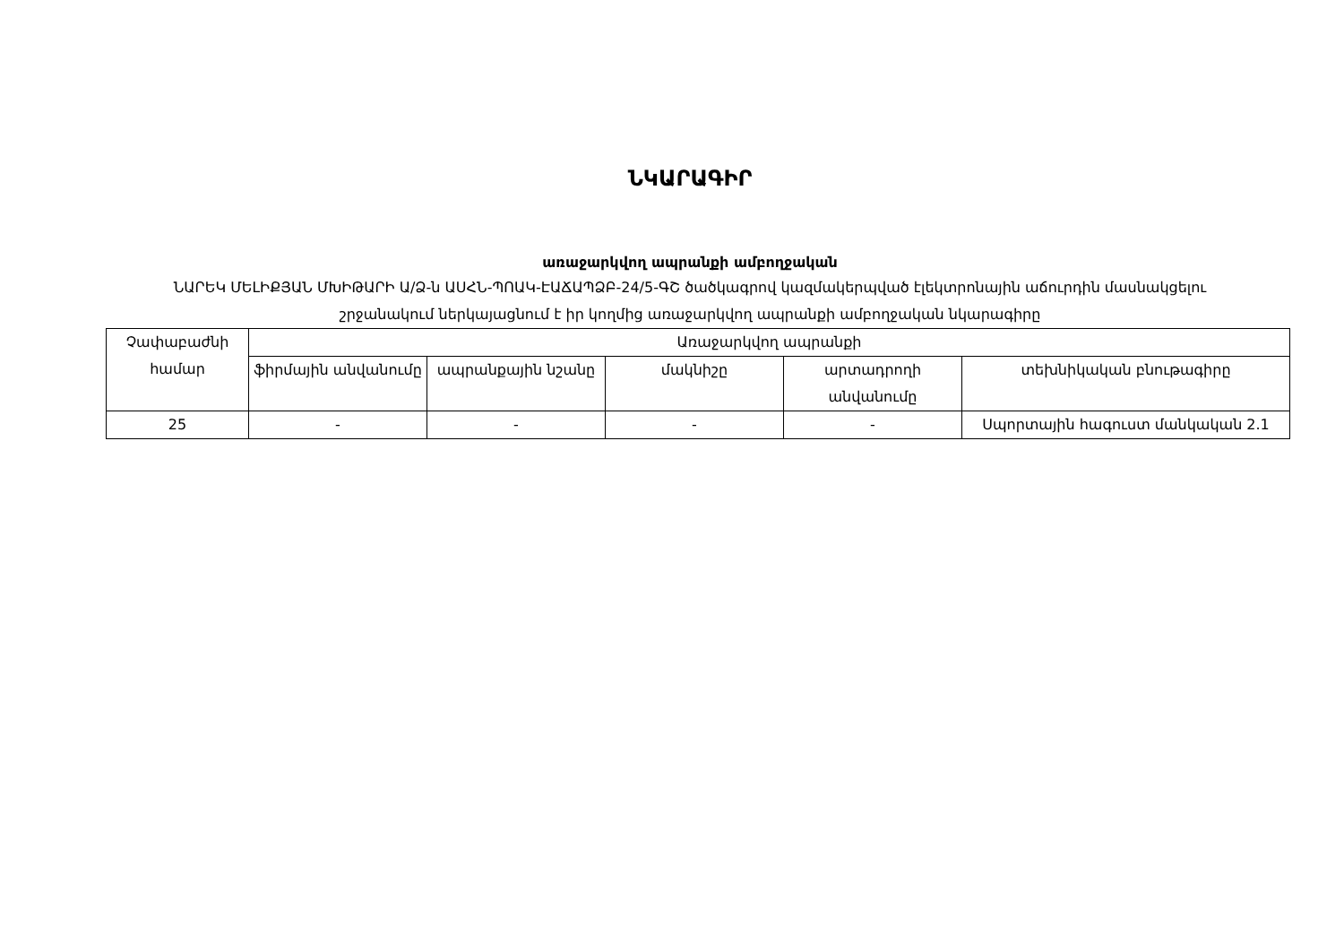ՆԿԱՐԱԳԻՐ
առաջարկվող ապրանքի ամբողջական
ՆԱՐԵԿ ՄԵԼԻՔՅԱՆ ՄԽԻԹԱՐԻ Ա/Ձ-ն ԱՍՀՆ-ՊՈԱԿ-ԷԱՃԱՊՁԲ-24/5-ԳՇ ծածկագրով կազմակերպված էլեկտրոնային աճուրդին մասնակցելու շրջանակում ներկայացնում է իր կողմից առաջարկվող ապրանքի ամբողջական նկարագիրը
| Չափաբաժնի համար | Առաջարկվող ապրանքի | | | | |
| --- | --- | --- | --- | --- | --- |
| | ֆիրմային անվանումը | ապրանքային նշանը | մակնիշը | արտադրողի անվանումը | տեխնիկական բնութագիրը |
| 25 | - | - | - | - | Սպորտային հագուստ մանկական 2.1 |